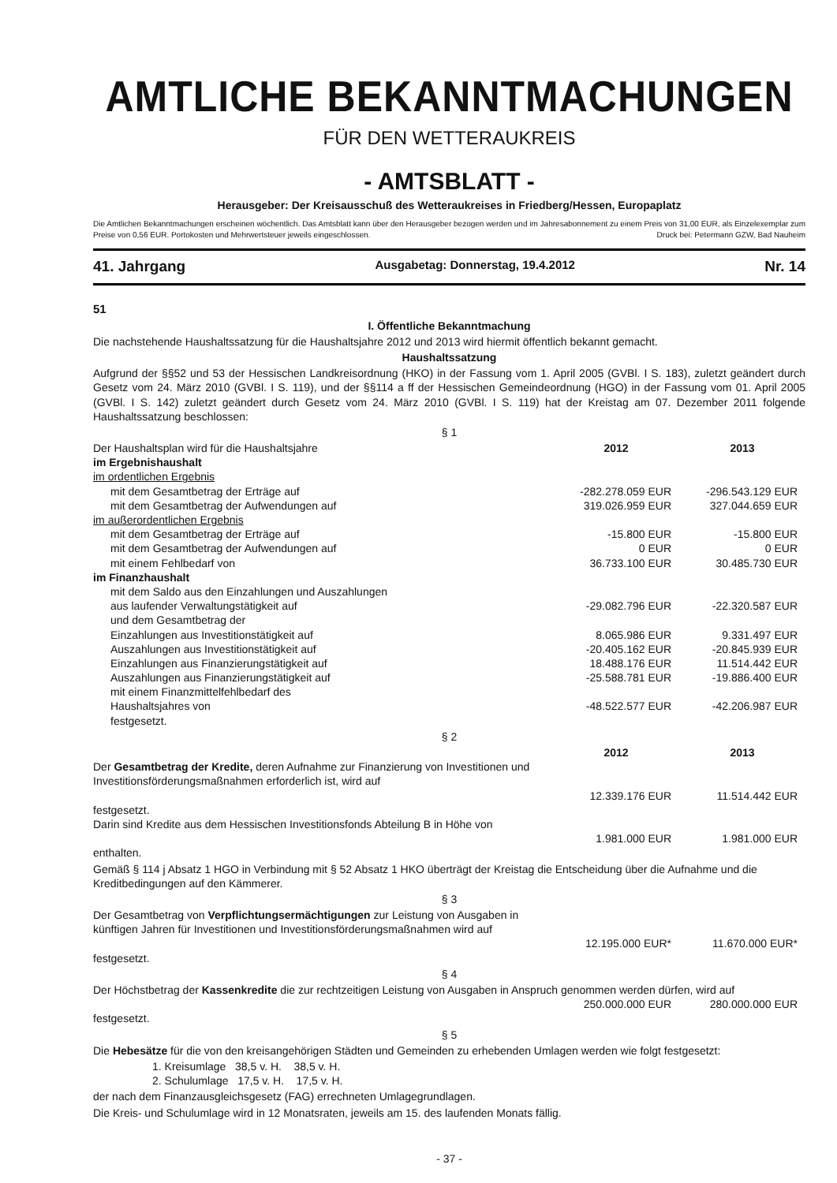AMTLICHE BEKANNTMACHUNGEN
FÜR DEN WETTERAUKREIS
- AMTSBLATT -
Herausgeber: Der Kreisausschuß des Wetteraukreises in Friedberg/Hessen, Europaplatz
Die Amtlichen Bekanntmachungen erscheinen wöchentlich. Das Amtsblatt kann über den Herausgeber bezogen werden und im Jahresabonnement zu einem Preis von 31,00 EUR, als Einzelexemplar zum Preise von 0,56 EUR. Portokosten und Mehrwertsteuer jeweils eingeschlossen. Druck bei: Petermann GZW, Bad Nauheim
41. Jahrgang Ausgabetag: Donnerstag, 19.4.2012 Nr. 14
51
I. Öffentliche Bekanntmachung
Die nachstehende Haushaltssatzung für die Haushaltsjahre 2012 und 2013 wird hiermit öffentlich bekannt gemacht.
Haushaltssatzung
Aufgrund der §§52 und 53 der Hessischen Landkreisordnung (HKO) in der Fassung vom 1. April 2005 (GVBl. I S. 183), zuletzt geändert durch Gesetz vom 24. März 2010 (GVBl. I S. 119), und der §§114 a ff der Hessischen Gemeindeordnung (HGO) in der Fassung vom 01. April 2005 (GVBl. I S. 142) zuletzt geändert durch Gesetz vom 24. März 2010 (GVBl. I S. 119) hat der Kreistag am 07. Dezember 2011 folgende Haushaltssatzung beschlossen:
§ 1
| Der Haushaltsplan wird für die Haushaltsjahre | 2012 | 2013 |
| im Ergebnishaushalt | | |
| im ordentlichen Ergebnis | | |
| mit dem Gesamtbetrag der Erträge auf | -282.278.059 EUR | -296.543.129 EUR |
| mit dem Gesamtbetrag der Aufwendungen auf | 319.026.959 EUR | 327.044.659 EUR |
| im außerordentlichen Ergebnis | | |
| mit dem Gesamtbetrag der Erträge auf | -15.800 EUR | -15.800 EUR |
| mit dem Gesamtbetrag der Aufwendungen auf | 0 EUR | 0 EUR |
| mit einem Fehlbedarf von | 36.733.100 EUR | 30.485.730 EUR |
| im Finanzhaushalt | | |
| mit dem Saldo aus den Einzahlungen und Auszahlungen aus laufender Verwaltungstätigkeit auf | -29.082.796 EUR | -22.320.587 EUR |
| und dem Gesamtbetrag der | | |
| Einzahlungen aus Investitionstätigkeit auf | 8.065.986 EUR | 9.331.497 EUR |
| Auszahlungen aus Investitionstätigkeit auf | -20.405.162 EUR | -20.845.939 EUR |
| Einzahlungen aus Finanzierungstätigkeit auf | 18.488.176 EUR | 11.514.442 EUR |
| Auszahlungen aus Finanzierungstätigkeit auf | -25.588.781 EUR | -19.886.400 EUR |
| mit einem Finanzmittelfehlbedarf des Haushaltsjahres von | -48.522.577 EUR | -42.206.987 EUR |
| festgesetzt. | | |
§ 2
| | 2012 | 2013 |
| Der Gesamtbetrag der Kredite, deren Aufnahme zur Finanzierung von Investitionen und Investitionsförderungsmaßnahmen erforderlich ist, wird auf | | |
| | 12.339.176 EUR | 11.514.442 EUR |
| festgesetzt. | | |
| Darin sind Kredite aus dem Hessischen Investitionsfonds Abteilung B in Höhe von | | |
| | 1.981.000 EUR | 1.981.000 EUR |
| enthalten. | | |
Gemäß § 114 j Absatz 1 HGO in Verbindung mit § 52 Absatz 1 HKO überträgt der Kreistag die Entscheidung über die Aufnahme und die Kreditbedingungen auf den Kämmerer.
§ 3
| Der Gesamtbetrag von Verpflichtungsermächtigungen zur Leistung von Ausgaben in künftigen Jahren für Investitionen und Investitionsförderungsmaßnahmen wird auf | | |
| | 12.195.000 EUR* | 11.670.000 EUR* |
| festgesetzt. | | |
§ 4
| Der Höchstbetrag der Kassenkredite die zur rechtzeitigen Leistung von Ausgaben in Anspruch genommen werden dürfen, wird auf | | |
| | 250.000.000 EUR | 280.000.000 EUR |
| festgesetzt. | | |
§ 5
Die Hebesätze für die von den kreisangehörigen Städten und Gemeinden zu erhebenden Umlagen werden wie folgt festgesetzt:
1. Kreisumlage 38,5 v. H. 38,5 v. H.
2. Schulumlage 17,5 v. H. 17,5 v. H.
der nach dem Finanzausgleichsgesetz (FAG) errechneten Umlagegrundlagen.
Die Kreis- und Schulumlage wird in 12 Monatsraten, jeweils am 15. des laufenden Monats fällig.
- 37 -